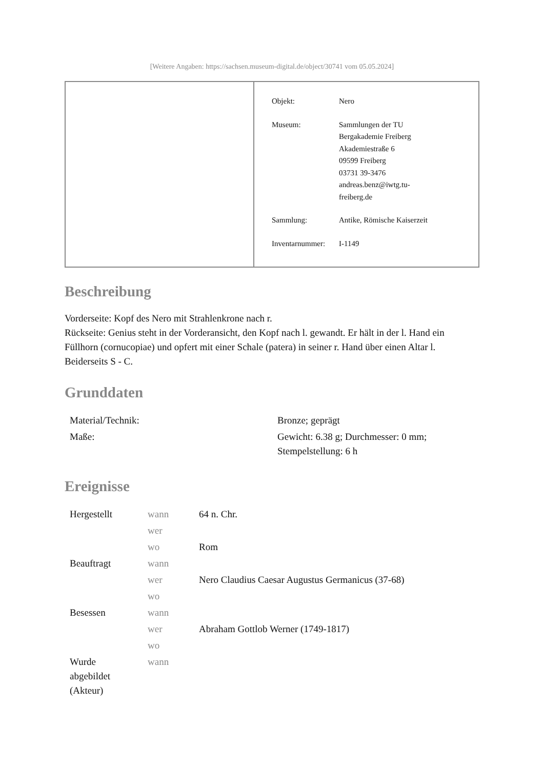[Weitere Angaben: https://sachsen.museum-digital.de/object/30741 vom 05.05.2024]
| Objekt: | Nero |
| Museum: | Sammlungen der TU Bergakademie Freiberg Akademiestraße 6 09599 Freiberg 03731 39-3476 andreas.benz@iwtg.tu- freiberg.de |
| Sammlung: | Antike, Römische Kaiserzeit |
| Inventarnummer: | I-1149 |
Beschreibung
Vorderseite: Kopf des Nero mit Strahlenkrone nach r.
Rückseite: Genius steht in der Vorderansicht, den Kopf nach l. gewandt. Er hält in der l. Hand ein Füllhorn (cornucopiae) und opfert mit einer Schale (patera) in seiner r. Hand über einen Altar l. Beiderseits S - C.
Grunddaten
| Material/Technik: | Bronze; geprägt |
| Maße: | Gewicht: 6.38 g; Durchmesser: 0 mm; Stempelstellung: 6 h |
Ereignisse
| Hergestellt | wann | 64 n. Chr. |
| | wer | |
| | wo | Rom |
| Beauftragt | wann | |
| | wer | Nero Claudius Caesar Augustus Germanicus (37-68) |
| | wo | |
| Besessen | wann | |
| | wer | Abraham Gottlob Werner (1749-1817) |
| | wo | |
| Wurde abgebildet (Akteur) | wann | |